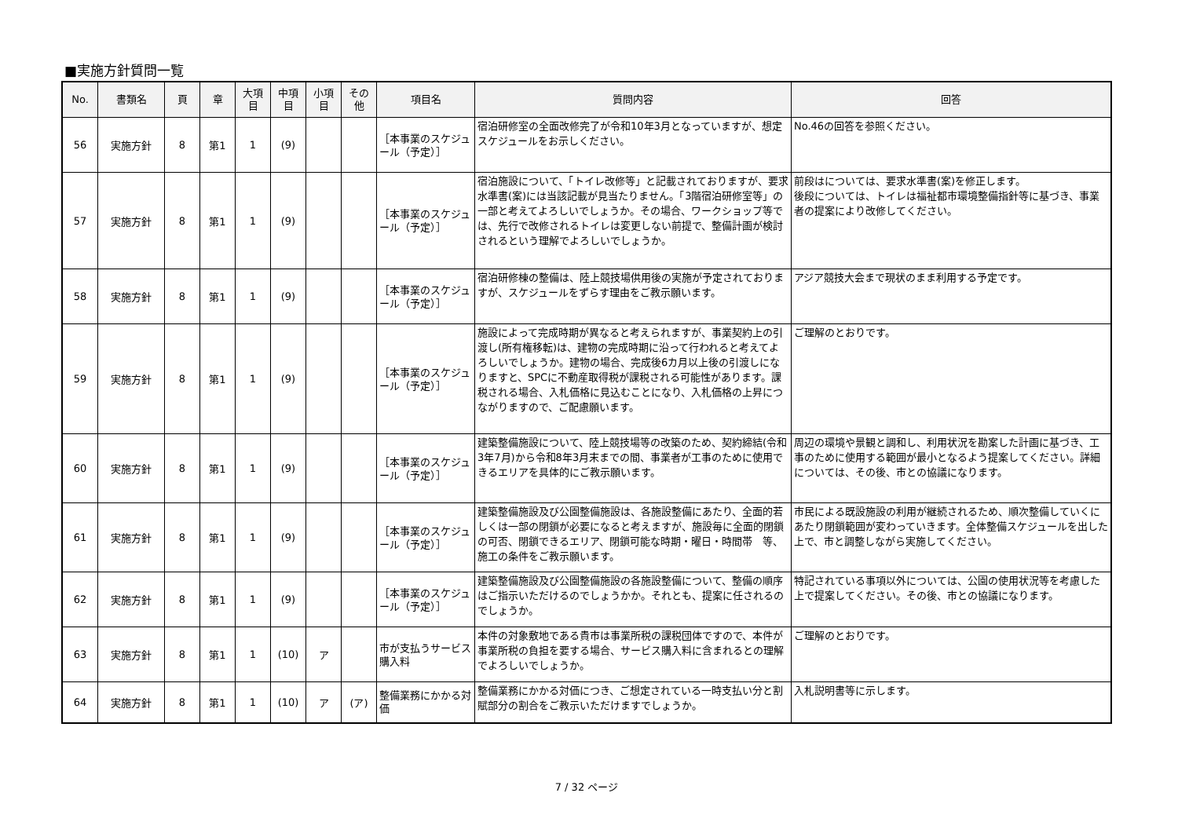■実施方針質問一覧
| No. | 書類名 | 頁 | 章 | 大項 目 | 中項 目 | 小項 目 | その 他 | 項目名 | 質問内容 | 回答 |
| --- | --- | --- | --- | --- | --- | --- | --- | --- | --- | --- |
| 56 | 実施方針 | 8 | 第1 | 1 | (9) | | | ［本事業のスケジュール（予定）］ | 宿泊研修室の全面改修完了が令和10年3月となっていますが、想定スケジュールをお示しください。 | No.46の回答を参照ください。 |
| 57 | 実施方針 | 8 | 第1 | 1 | (9) | | | ［本事業のスケジュール（予定）］ | 宿泊施設について、「トイレ改修等」と記載されておりますが、要求水準書(案)には当該記載が見当たりません。「3階宿泊研修室等」の一部と考えてよろしいでしょうか。その場合、ワークショップ等では、先行で改修されるトイレは変更しない前提で、整備計画が検討されるという理解でよろしいでしょうか。 | 前段はについては、要求水準書(案)を修正します。 後段については、トイレは福祉都市環境整備指針等に基づき、事業者の提案により改修してください。 |
| 58 | 実施方針 | 8 | 第1 | 1 | (9) | | | ［本事業のスケジュール（予定）］ | 宿泊研修棟の整備は、陸上競技場供用後の実施が予定されておりますが、スケジュールをずらす理由をご教示願います。 | アジア競技大会まで現状のまま利用する予定です。 |
| 59 | 実施方針 | 8 | 第1 | 1 | (9) | | | ［本事業のスケジュール（予定）］ | 施設によって完成時期が異なると考えられますが、事業契約上の引渡し(所有権移転)は、建物の完成時期に沿って行われると考えてよろしいでしょうか。建物の場合、完成後6カ月以上後の引渡しになりますと、SPCに不動産取得税が課税される可能性があります。課税される場合、入札価格に見込むことになり、入札価格の上昇につながりますので、ご配慮願います。 | ご理解のとおりです。 |
| 60 | 実施方針 | 8 | 第1 | 1 | (9) | | | ［本事業のスケジュール（予定）］ | 建築整備施設について、陸上競技場等の改築のため、契約締結(令和3年7月)から令和8年3月末までの間、事業者が工事のために使用できるエリアを具体的にご教示願います。 | 周辺の環境や景観と調和し、利用状況を勘案した計画に基づき、工事のために使用する範囲が最小となるよう提案してください。詳細については、その後、市との協議になります。 |
| 61 | 実施方針 | 8 | 第1 | 1 | (9) | | | ［本事業のスケジュール（予定）］ | 建築整備施設及び公園整備施設は、各施設整備にあたり、全面的若しくは一部の閉鎖が必要になると考えますが、施設毎に全面的閉鎖の可否、閉鎖できるエリア、閉鎖可能な時期・曜日・時間帯 等、施工の条件をご教示願います。 | 市民による既設施設の利用が継続されるため、順次整備していくにあたり閉鎖範囲が変わっていきます。全体整備スケジュールを出した上で、市と調整しながら実施してください。 |
| 62 | 実施方針 | 8 | 第1 | 1 | (9) | | | ［本事業のスケジュール（予定）］ | 建築整備施設及び公園整備施設の各施設整備について、整備の順序はご指示いただけるのでしょうかか。それとも、提案に任されるのでしょうか。 | 特記されている事項以外については、公園の使用状況等を考慮した上で提案してください。その後、市との協議になります。 |
| 63 | 実施方針 | 8 | 第1 | 1 | (10) | ア | | 市が支払うサービス購入料 | 本件の対象敷地である貴市は事業所税の課税団体ですので、本件が事業所税の負担を要する場合、サービス購入料に含まれるとの理解でよろしいでしょうか。 | ご理解のとおりです。 |
| 64 | 実施方針 | 8 | 第1 | 1 | (10) | ア | (ア) | 整備業務にかかる対価 | 整備業務にかかる対価につき、ご想定されている一時支払い分と割賦部分の割合をご教示いただけますでしょうか。 | 入札説明書等に示します。 |
7 / 32 ページ